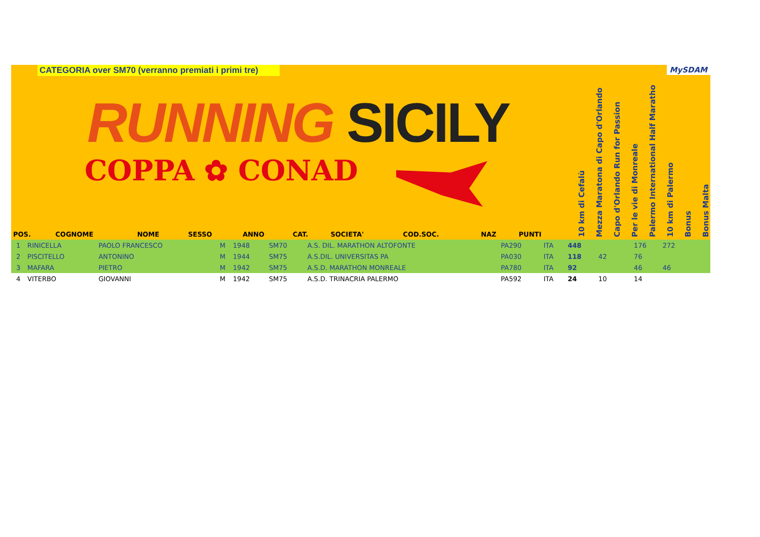CATEGORIA over SM70 (verranno premiati i primi tre)
RUNNING SICILY
COPPA ✿ CONAD
MySDAM
| POS. | COGNOME | NOME | SESSO | ANNO | CAT. | SOCIETA' | COD.SOC. | NAZ | PUNTI | 10 km di Cefalù | Mezza Maratona di Capo d'Orlando | Capo d'Orlando Run for Passion | Per le vie di Monreale | Palermo International Half Maratho | 10 km di Palermo | Bonus | Bonus Malta |
| --- | --- | --- | --- | --- | --- | --- | --- | --- | --- | --- | --- | --- | --- | --- | --- | --- | --- |
| 1 | RINICELLA | PAOLO FRANCESCO | M | 1948 | SM70 | A.S. DIL. MARATHON ALTOFONTE | PA290 | ITA | 448 | | | | 176 | 272 | | | |
| 2 | PISCITELLO | ANTONINO | M | 1944 | SM75 | A.S.DIL. UNIVERSITAS PA | PA030 | ITA | 118 | 42 | | | 76 | | | | |
| 3 | MAFARA | PIETRO | M | 1942 | SM75 | A.S.D. MARATHON MONREALE | PA780 | ITA | 92 | | | | 46 | 46 | | | |
| 4 | VITERBO | GIOVANNI | M | 1942 | SM75 | A.S.D. TRINACRIA PALERMO | PA592 | ITA | 24 | 10 | | | 14 | | | | |